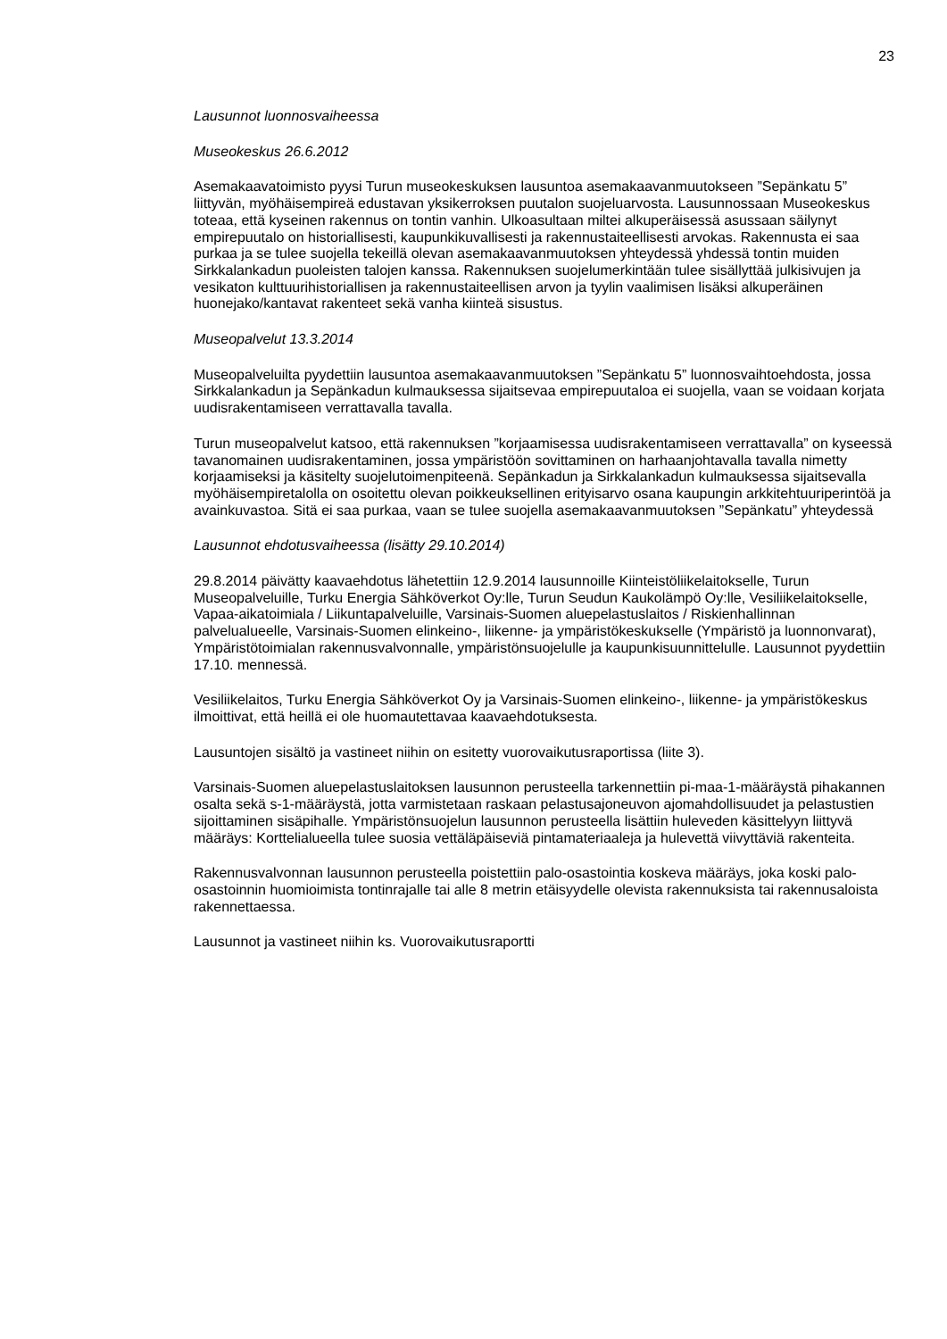23
Lausunnot luonnosvaiheessa
Museokeskus 26.6.2012
Asemakaavatoimisto pyysi Turun museokeskuksen lausuntoa asemakaavanmuutokseen ”Sepänkatu 5” liittyvän, myöhäisempireä edustavan yksikerroksen puutalon suojeluarvosta. Lausunnossaan Museokeskus toteaa, että kyseinen rakennus on tontin vanhin. Ulkoasultaan miltei alkuperäisessä asussaan säilynyt empirepuutalo on historiallisesti, kaupunkikuvallisesti ja rakennustaiteellisesti arvokas. Rakennusta ei saa purkaa ja se tulee suojella tekeillä olevan asemakaavanmuutoksen yhteydessä yhdessä tontin muiden Sirkkalankadun puoleisten talojen kanssa. Rakennuksen suojelumerkintään tulee sisällyttää julkisivujen ja vesikaton kulttuurihistoriallisen ja rakennustaiteellisen arvon ja tyylin vaalimisen lisäksi alkuperäinen huonejako/kantavat rakenteet sekä vanha kiinteä sisustus.
Museopalvelut 13.3.2014
Museopalveluilta pyydettiin lausuntoa asemakaavanmuutoksen ”Sepänkatu 5” luonnosvaihtoehdosta, jossa Sirkkalankadun ja Sepänkadun kulmauksessa sijaitsevaa empirepuutaloa ei suojella, vaan se voidaan korjata uudisrakentamiseen verrattavalla tavalla.
Turun museopalvelut katsoo, että rakennuksen ”korjaamisessa uudisrakentamiseen verrattavalla” on kyseessä tavanomainen uudisrakentaminen, jossa ympäristöön sovittaminen on harhaanjohtavalla tavalla nimetty korjaamiseksi ja käsitelty suojelutoimenpiteenä. Sepänkadun ja Sirkkalankadun kulmauksessa sijaitsevalla myöhäisempiretalolla on osoitettu olevan poikkeuksellinen erityisarvo osana kaupungin arkkitehtuuriperintöä ja avainkuvastoa. Sitä ei saa purkaa, vaan se tulee suojella asemakaavanmuutoksen ”Sepänkatu” yhteydessä
Lausunnot ehdotusvaiheessa (lisätty 29.10.2014)
29.8.2014 päivätty kaavaehdotus lähetettiin 12.9.2014 lausunnoille Kiinteistöliikelaitokselle, Turun Museopalveluille, Turku Energia Sähköverkot Oy:lle, Turun Seudun Kaukolämpö Oy:lle, Vesiliikelaitokselle, Vapaa-aikatoimiala / Liikuntapalveluille, Varsinais-Suomen aluepelastuslaitos / Riskienhallinnan palvelualueelle, Varsinais-Suomen elinkeino-, liikenne- ja ympäristökeskukselle (Ympäristö ja luonnonvarat), Ympäristötoimialan rakennusvalvonnalle, ympäristönsuojelulle ja kaupunkisuunnittelulle. Lausunnot pyydettiin 17.10. mennessä.
Vesiliikelaitos, Turku Energia Sähköverkot Oy ja Varsinais-Suomen elinkeino-, liikenne- ja ympäristökeskus ilmoittivat, että heillä ei ole huomautettavaa kaavaehdotuksesta.
Lausuntojen sisältö ja vastineet niihin on esitetty vuorovaikutusraportissa (liite 3).
Varsinais-Suomen aluepelastuslaitoksen lausunnon perusteella tarkennettiin pi-maa-1-määräystä pihakannen osalta sekä s-1-määräystä, jotta varmistetaan raskaan pelastusajoneuvon ajomahdollisuudet ja pelastustien sijoittaminen sisäpihalle. Ympäristönsuojelun lausunnon perusteella lisättiin huleveden käsittelyyn liittyvä määräys: Korttelialueella tulee suosia vettäläpäiseviä pintamateriaaleja ja hulevettä viivyttäviä rakenteita.
Rakennusvalvonnan lausunnon perusteella poistettiin palo-osastointia koskeva määräys, joka koski palo-osastoinnin huomioimista tontinrajalle tai alle 8 metrin etäisyydelle olevista rakennuksista tai rakennusaloista rakennettaessa.
Lausunnot ja vastineet niihin ks. Vuorovaikutusraportti